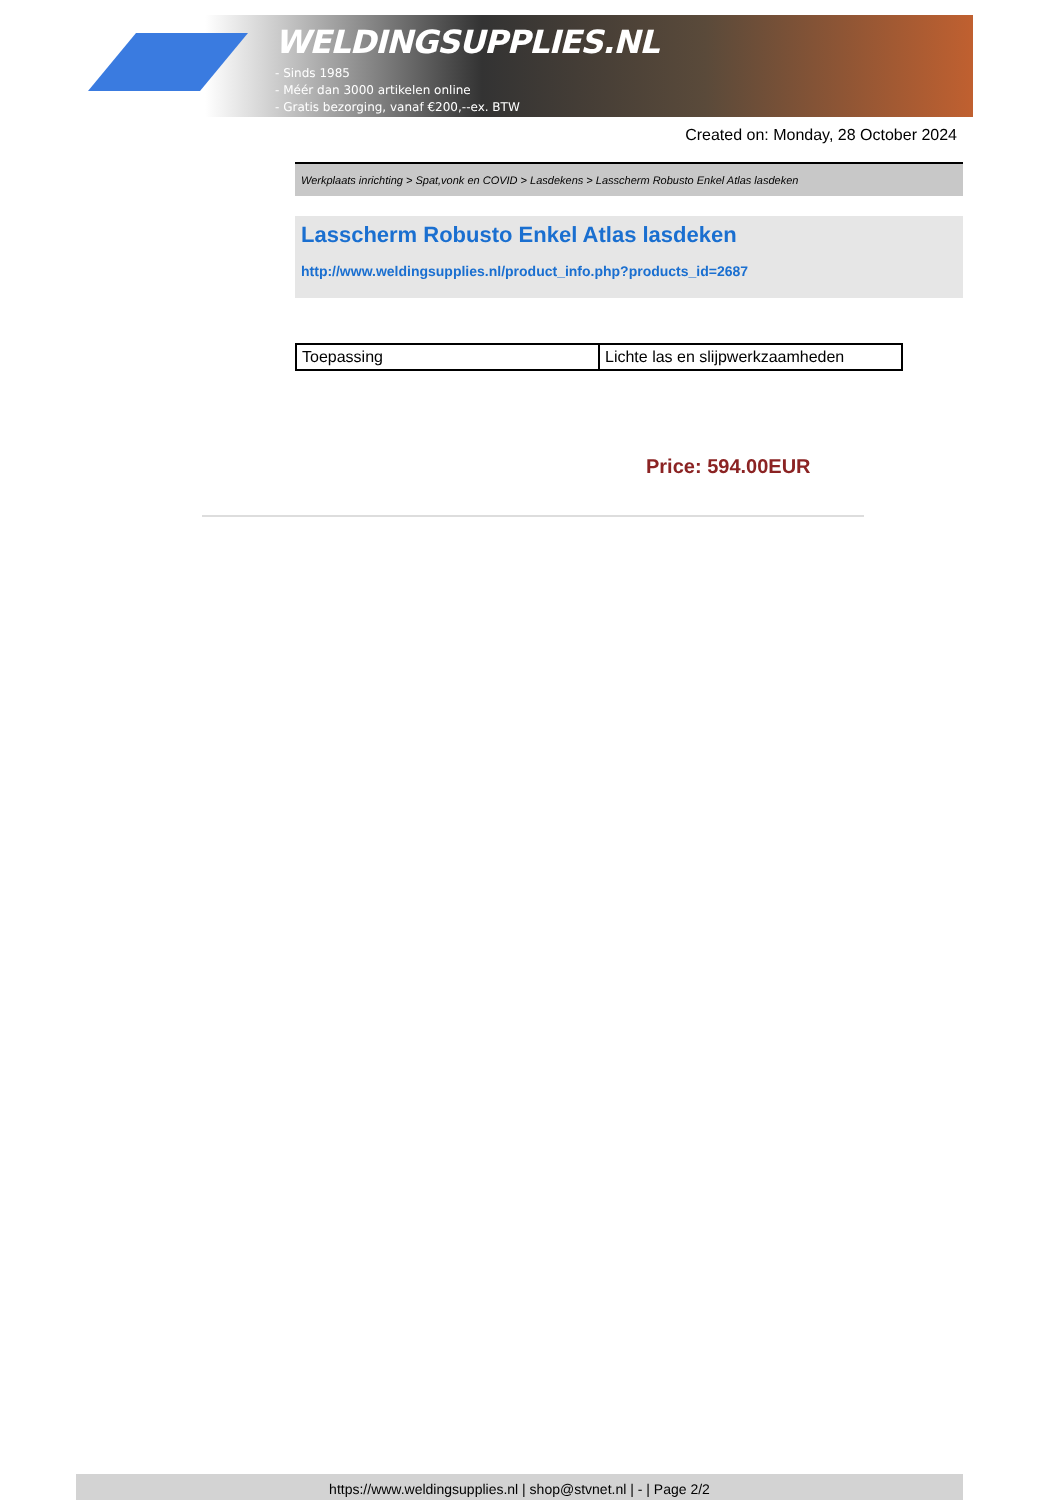WELDINGSUPPLIES.NL
- Sinds 1985
- Méér dan 3000 artikelen online
- Gratis bezorging, vanaf €200,--ex. BTW
Created on: Monday, 28 October 2024
Werkplaats inrichting > Spat,vonk en COVID > Lasdekens > Lasscherm Robusto Enkel Atlas lasdeken
Lasscherm Robusto Enkel Atlas lasdeken
http://www.weldingsupplies.nl/product_info.php?products_id=2687
| Toepassing | Lichte las en slijpwerkzaamheden |
Price: 594.00EUR
https://www.weldingsupplies.nl | shop@stvnet.nl | - | Page 2/2